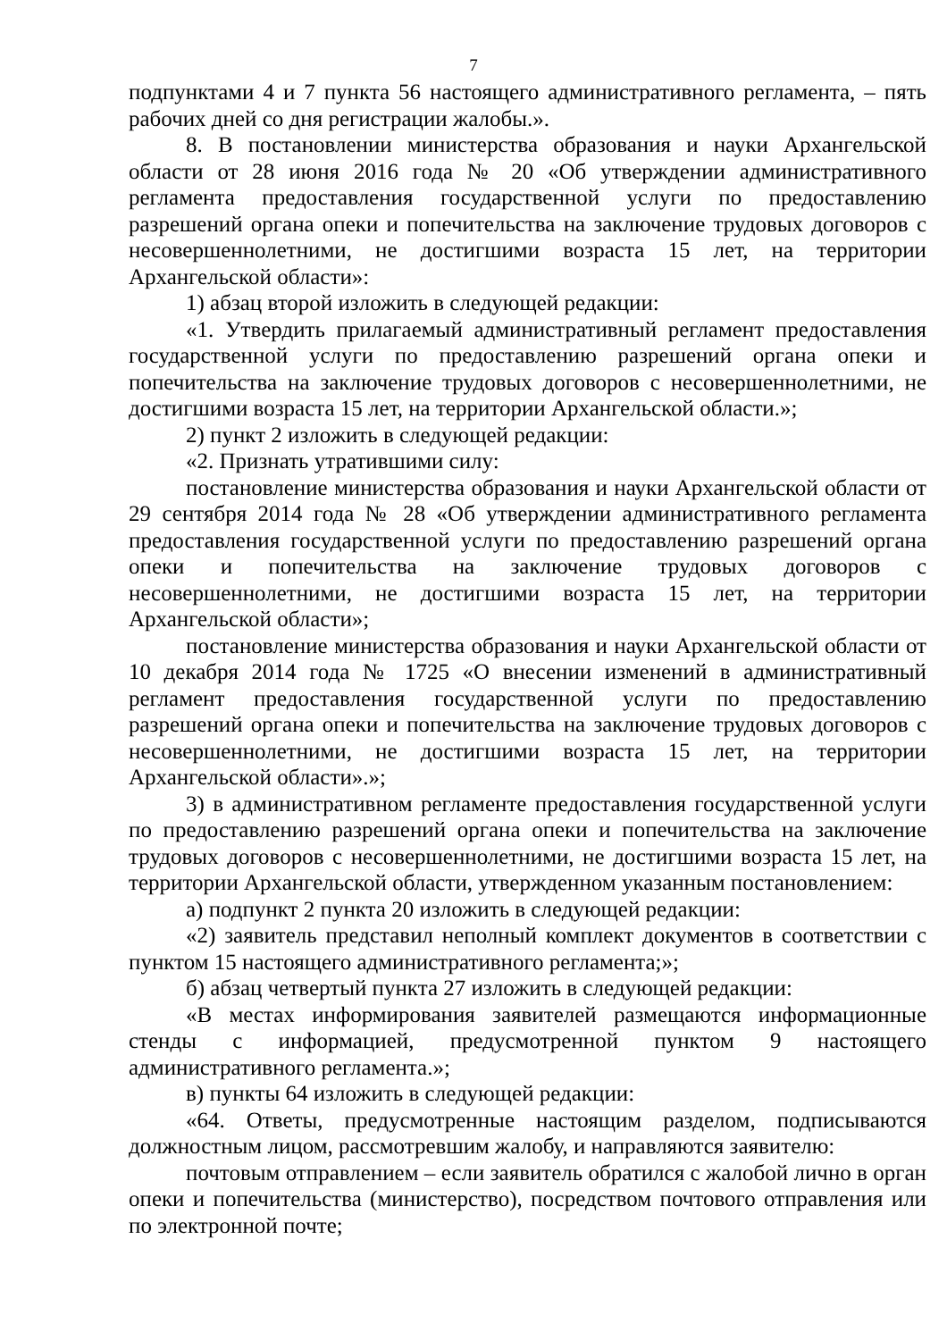7
подпунктами 4 и 7 пункта 56 настоящего административного регламента, – пять рабочих дней со дня регистрации жалобы.».
8. В постановлении министерства образования и науки Архангельской области от 28 июня 2016 года № 20 «Об утверждении административного регламента предоставления государственной услуги по предоставлению разрешений органа опеки и попечительства на заключение трудовых договоров с несовершеннолетними, не достигшими возраста 15 лет, на территории Архангельской области»:
1) абзац второй изложить в следующей редакции:
«1. Утвердить прилагаемый административный регламент предоставления государственной услуги по предоставлению разрешений органа опеки и попечительства на заключение трудовых договоров с несовершеннолетними, не достигшими возраста 15 лет, на территории Архангельской области.»;
2) пункт 2 изложить в следующей редакции:
«2. Признать утратившими силу:
постановление министерства образования и науки Архангельской области от 29 сентября 2014 года № 28 «Об утверждении административного регламента предоставления государственной услуги по предоставлению разрешений органа опеки и попечительства на заключение трудовых договоров с несовершеннолетними, не достигшими возраста 15 лет, на территории Архангельской области»;
постановление министерства образования и науки Архангельской области от 10 декабря 2014 года № 1725 «О внесении изменений в административный регламент предоставления государственной услуги по предоставлению разрешений органа опеки и попечительства на заключение трудовых договоров с несовершеннолетними, не достигшими возраста 15 лет, на территории Архангельской области».»;
3) в административном регламенте предоставления государственной услуги по предоставлению разрешений органа опеки и попечительства на заключение трудовых договоров с несовершеннолетними, не достигшими возраста 15 лет, на территории Архангельской области, утвержденном указанным постановлением:
а) подпункт 2 пункта 20 изложить в следующей редакции:
«2) заявитель представил неполный комплект документов в соответствии с пунктом 15 настоящего административного регламента;»;
б) абзац четвертый пункта 27 изложить в следующей редакции:
«В местах информирования заявителей размещаются информационные стенды с информацией, предусмотренной пунктом 9 настоящего административного регламента.»;
в) пункты 64 изложить в следующей редакции:
«64. Ответы, предусмотренные настоящим разделом, подписываются должностным лицом, рассмотревшим жалобу, и направляются заявителю:
почтовым отправлением – если заявитель обратился с жалобой лично в орган опеки и попечительства (министерство), посредством почтового отправления или по электронной почте;